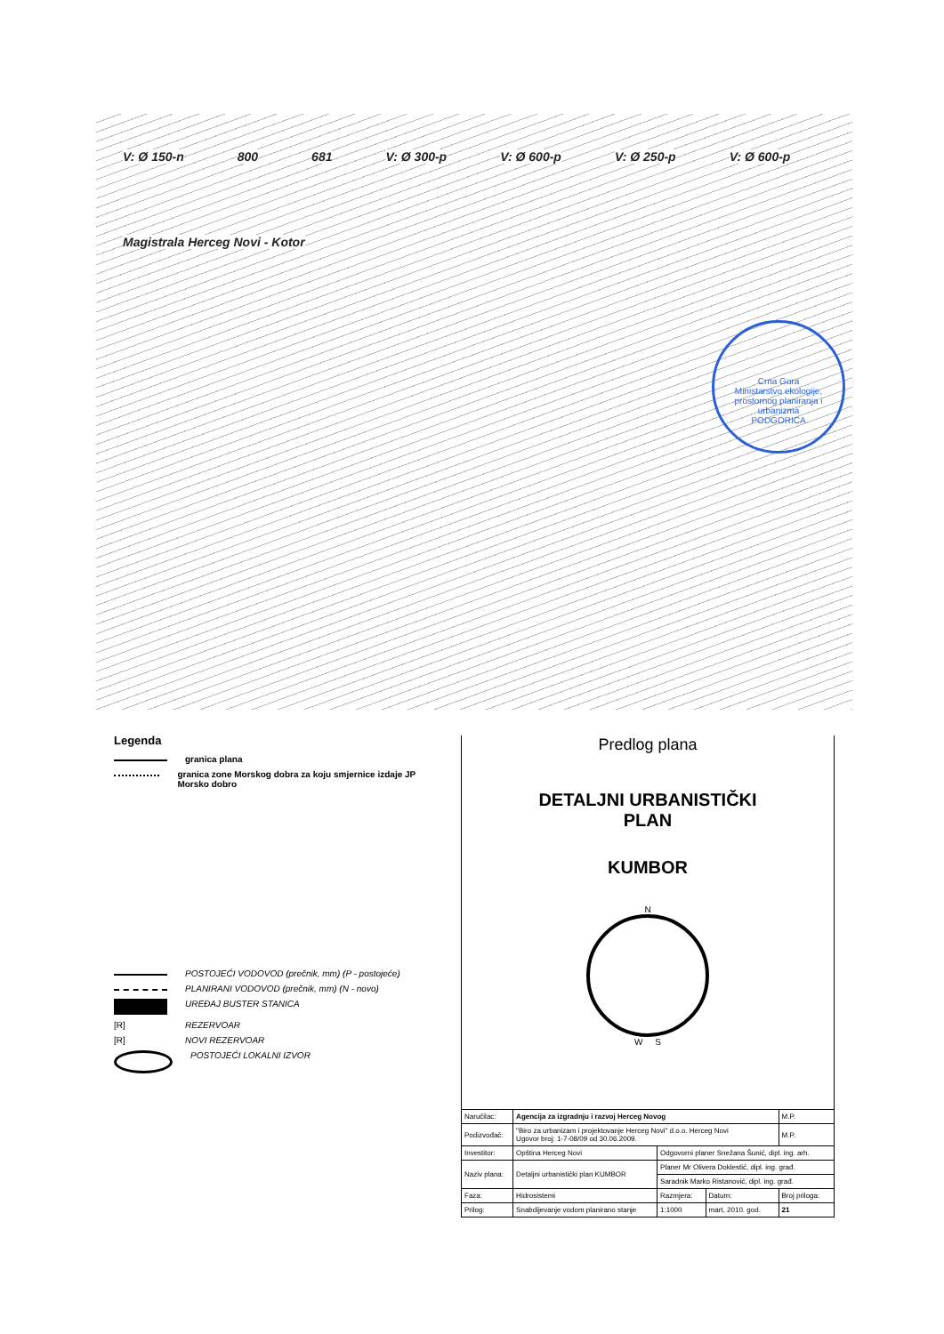V: Ø 150-n 800 681 V: Ø 300-p V: Ø 600-p V: Ø 250-p V: Ø 600-p Magistrala Herceg Novi - Kotor
Crna Gora
Ministarstvo ekologije, prostornog planiranja i urbanizma
PODGORICA
Legenda
granica plana
granica zone Morskog dobra za koju smjernice izdaje JP Morsko dobro
POSTOJEĆI VODOVOD (prečnik, mm) (P - postojeće)
PLANIRANI VODOVOD (prečnik, mm) (N - novo)
UREĐAJ BUSTER STANICA
[R] REZERVOAR
[R] NOVI REZERVOAR
POSTOJEĆI LOKALNI IZVOR
Predlog plana
DETALJNI URBANISTIČKI
PLAN
KUMBOR
N
W S
| Naručilac: | Agencija za izgradnju i razvoj Herceg Novog | | | M.P. |
| Podizvođač: | "Biro za urbanizam i projektovanje Herceg Novi" d.o.o. Herceg Novi Ugovor broj: 1-7-08/09 od 30.06.2009. | | | M.P. |
| Investitor: | Opština Herceg Novi | Odgovorni planer Snežana Šunić, dipl. ing. arh. | | |
| Naziv plana: | Detaljni urbanistički plan KUMBOR | Planer Mr Olivera Doklestić, dipl. ing. građ. | | |
| | | Saradnik Marko Ristanović, dipl. ing. građ. | | |
| Faza: | Hidrosistemi | Razmjera: | Datum: | Broj priloga: |
| Prilog: | Snabdijevanje vodom planirano stanje | 1:1000 | mart, 2010. god. | 21 |